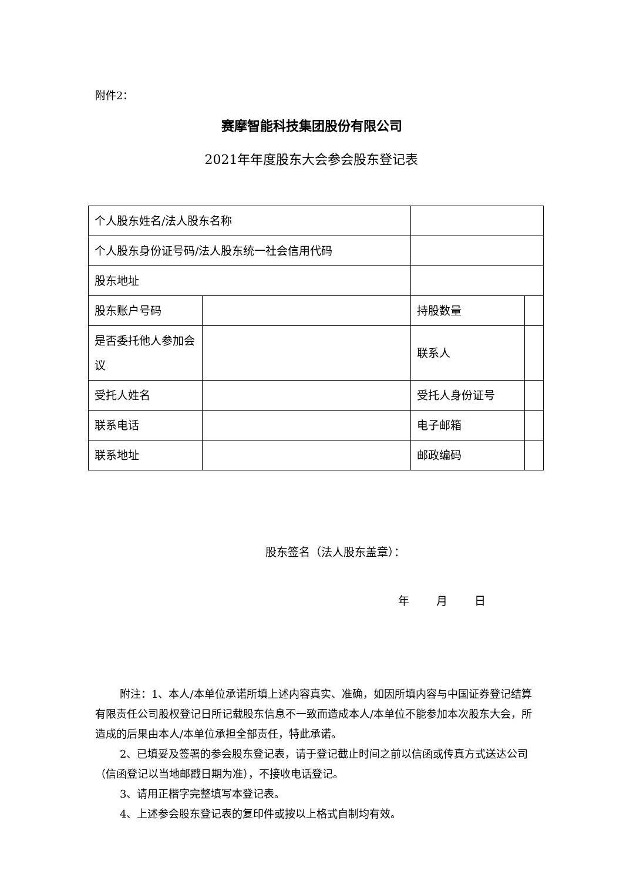附件2：
赛摩智能科技集团股份有限公司
2021年年度股东大会参会股东登记表
| 个人股东姓名/法人股东名称 | | | |
| 个人股东身份证号码/法人股东统一社会信用代码 | | | |
| 股东地址 | | | |
| 股东账户号码 | | 持股数量 | |
| 是否委托他人参加会议 | | 联系人 | |
| 受托人姓名 | | 受托人身份证号 | |
| 联系电话 | | 电子邮箱 | |
| 联系地址 | | 邮政编码 | |
股东签名（法人股东盖章）：
年 月 日
附注：1、本人/本单位承诺所填上述内容真实、准确，如因所填内容与中国证券登记结算有限责任公司股权登记日所记载股东信息不一致而造成本人/本单位不能参加本次股东大会，所造成的后果由本人/本单位承担全部责任，特此承诺。
2、已填妥及签署的参会股东登记表，请于登记截止时间之前以信函或传真方式送达公司（信函登记以当地邮戳日期为准），不接收电话登记。
3、请用正楷字完整填写本登记表。
4、上述参会股东登记表的复印件或按以上格式自制均有效。